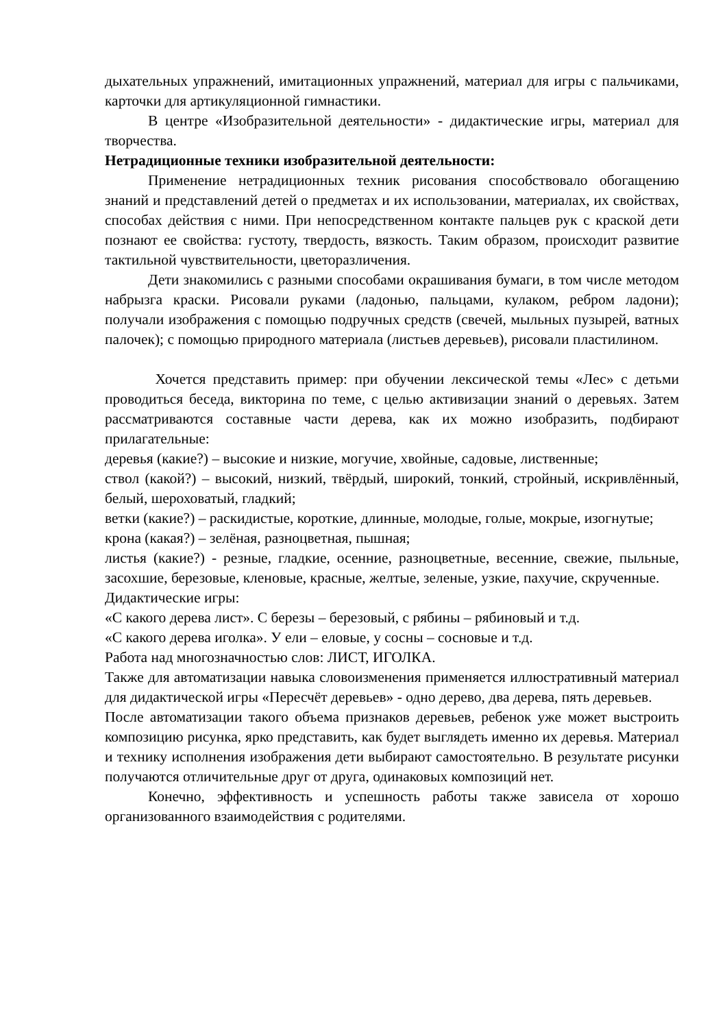дыхательных упражнений, имитационных упражнений, материал для игры с пальчиками, карточки для артикуляционной гимнастики.
В центре «Изобразительной деятельности» - дидактические игры, материал для творчества.
Нетрадиционные техники изобразительной деятельности:
Применение нетрадиционных техник рисования способствовало обогащению знаний и представлений детей о предметах и их использовании, материалах, их свойствах, способах действия с ними. При непосредственном контакте пальцев рук с краской дети познают ее свойства: густоту, твердость, вязкость. Таким образом, происходит развитие тактильной чувствительности, цветоразличения.
Дети знакомились с разными способами окрашивания бумаги, в том числе методом набрызга краски. Рисовали руками (ладонью, пальцами, кулаком, ребром ладони); получали изображения с помощью подручных средств (свечей, мыльных пузырей, ватных палочек); с помощью природного материала (листьев деревьев), рисовали пластилином.
Хочется представить пример: при обучении лексической темы «Лес» с детьми проводиться беседа, викторина по теме, с целью активизации знаний о деревьях. Затем рассматриваются составные части дерева, как их можно изобразить, подбирают прилагательные:
деревья (какие?) – высокие и низкие, могучие, хвойные, садовые, лиственные;
ствол (какой?) – высокий, низкий, твёрдый, широкий, тонкий, стройный, искривлённый, белый, шероховатый, гладкий;
ветки (какие?) – раскидистые, короткие, длинные, молодые, голые, мокрые, изогнутые;
крона (какая?) – зелёная, разноцветная, пышная;
листья (какие?) - резные, гладкие, осенние, разноцветные, весенние, свежие, пыльные, засохшие, березовые, кленовые, красные, желтые, зеленые, узкие, пахучие, скрученные.
Дидактические игры:
«С какого дерева лист». С березы – березовый, с рябины – рябиновый и т.д.
«С какого дерева иголка». У ели – еловые, у сосны – сосновые и т.д.
Работа над многозначностью слов: ЛИСТ, ИГОЛКА.
Также для автоматизации навыка словоизменения применяется иллюстративный материал для дидактической игры «Пересчёт деревьев» - одно дерево, два дерева, пять деревьев.
После автоматизации такого объема признаков деревьев, ребенок уже может выстроить композицию рисунка, ярко представить, как будет выглядеть именно их деревья. Материал и технику исполнения изображения дети выбирают самостоятельно. В результате рисунки получаются отличительные друг от друга, одинаковых композиций нет.
Конечно, эффективность и успешность работы также зависела от хорошо организованного взаимодействия с родителями.